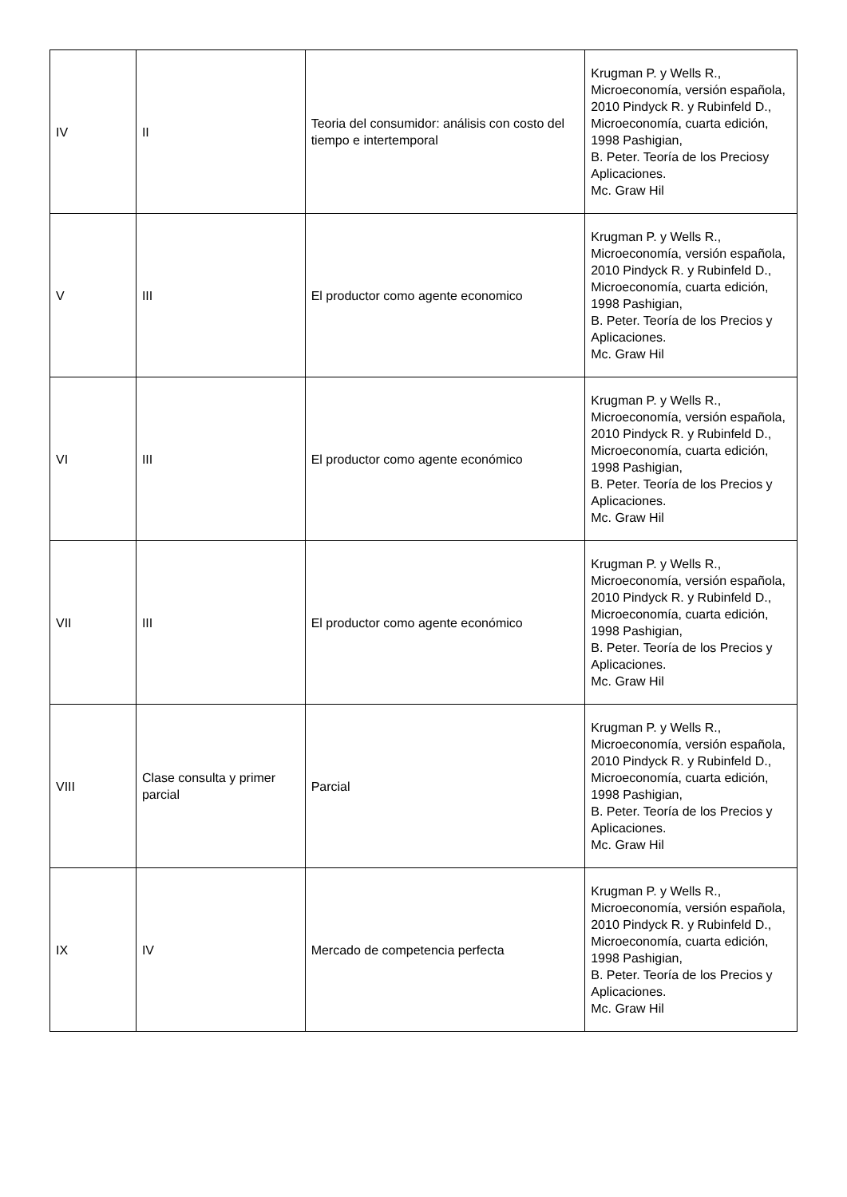| IV | II | Teoria del consumidor: análisis con costo del tiempo e intertemporal | Krugman P. y Wells R., Microeconomía, versión española, 2010 Pindyck R. y Rubinfeld D., Microeconomía, cuarta edición, 1998 Pashigian, B. Peter. Teoría de los Preciosy Aplicaciones. Mc. Graw Hil |
| V | III | El productor como agente economico | Krugman P. y Wells R., Microeconomía, versión española, 2010 Pindyck R. y Rubinfeld D., Microeconomía, cuarta edición, 1998 Pashigian, B. Peter. Teoría de los Precios y Aplicaciones. Mc. Graw Hil |
| VI | III | El productor como agente económico | Krugman P. y Wells R., Microeconomía, versión española, 2010 Pindyck R. y Rubinfeld D., Microeconomía, cuarta edición, 1998 Pashigian, B. Peter. Teoría de los Precios y Aplicaciones. Mc. Graw Hil |
| VII | III | El productor como agente económico | Krugman P. y Wells R., Microeconomía, versión española, 2010 Pindyck R. y Rubinfeld D., Microeconomía, cuarta edición, 1998 Pashigian, B. Peter. Teoría de los Precios y Aplicaciones. Mc. Graw Hil |
| VIII | Clase consulta y primer parcial | Parcial | Krugman P. y Wells R., Microeconomía, versión española, 2010 Pindyck R. y Rubinfeld D., Microeconomía, cuarta edición, 1998 Pashigian, B. Peter. Teoría de los Precios y Aplicaciones. Mc. Graw Hil |
| IX | IV | Mercado de competencia perfecta | Krugman P. y Wells R., Microeconomía, versión española, 2010 Pindyck R. y Rubinfeld D., Microeconomía, cuarta edición, 1998 Pashigian, B. Peter. Teoría de los Precios y Aplicaciones. Mc. Graw Hil |